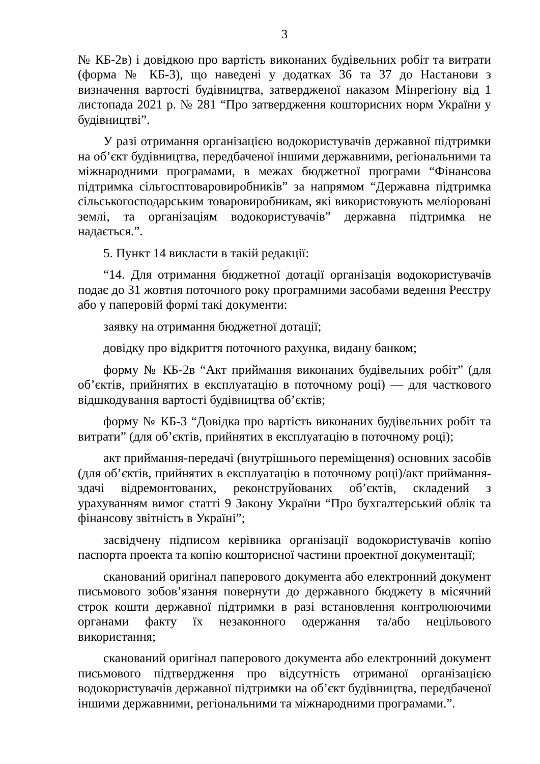3
№ КБ-2в) і довідкою про вартість виконаних будівельних робіт та витрати (форма № КБ-3), що наведені у додатках 36 та 37 до Настанови з визначення вартості будівництва, затвердженої наказом Мінрегіону від 1 листопада 2021 р. № 281 “Про затвердження кошторисних норм України у будівництві”.
У разі отримання організацією водокористувачів державної підтримки на об’єкт будівництва, передбаченої іншими державними, регіональними та міжнародними програмами, в межах бюджетної програми “Фінансова підтримка сільгосптоваровиробників” за напрямом “Державна підтримка сільськогосподарським товаровиробникам, які використовують меліоровані землі, та організаціям водокористувачів” державна підтримка не надається.”.
5. Пункт 14 викласти в такій редакції:
“14. Для отримання бюджетної дотації організація водокористувачів подає до 31 жовтня поточного року програмними засобами ведення Реєстру або у паперовій формі такі документи:
заявку на отримання бюджетної дотації;
довідку про відкриття поточного рахунка, видану банком;
форму № КБ-2в “Акт приймання виконаних будівельних робіт” (для об’єктів, прийнятих в експлуатацію в поточному році) — для часткового відшкодування вартості будівництва об’єктів;
форму № КБ-3 “Довідка про вартість виконаних будівельних робіт та витрати” (для об’єктів, прийнятих в експлуатацію в поточному році);
акт приймання-передачі (внутрішнього переміщення) основних засобів (для об’єктів, прийнятих в експлуатацію в поточному році)/акт приймання-здачі відремонтованих, реконструйованих об’єктів, складений з урахуванням вимог статті 9 Закону України “Про бухгалтерський облік та фінансову звітність в Україні”;
засвідчену підписом керівника організації водокористувачів копію паспорта проекта та копію кошторисної частини проектної документації;
сканований оригінал паперового документа або електронний документ письмового зобов’язання повернути до державного бюджету в місячний строк кошти державної підтримки в разі встановлення контролюючими органами факту їх незаконного одержання та/або нецільового використання;
сканований оригінал паперового документа або електронний документ письмового підтвердження про відсутність отриманої організацією водокористувачів державної підтримки на об’єкт будівництва, передбаченої іншими державними, регіональними та міжнародними програмами.”.